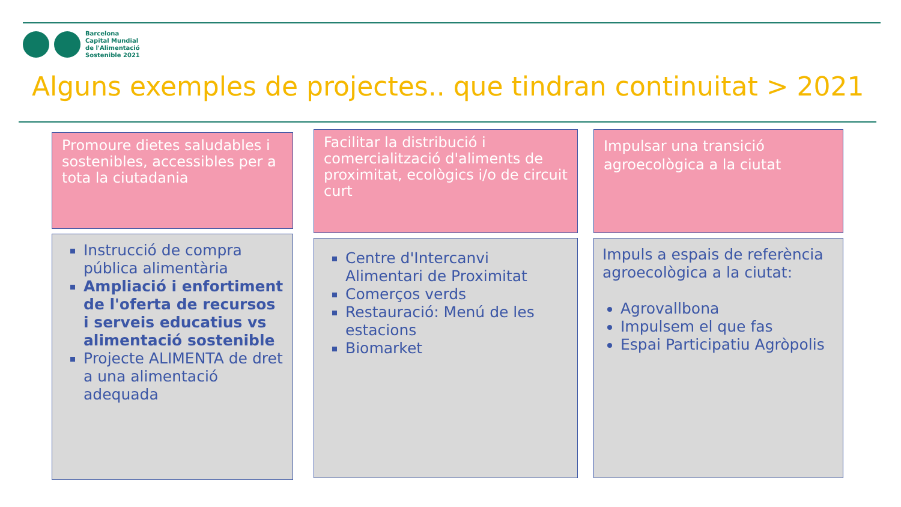Barcelona
Capital Mundial
de l'Alimentació
Sostenible 2021
Alguns exemples de projectes.. que tindran continuitat > 2021
Promoure dietes saludables i sostenibles, accessibles per a tota la ciutadania
Instrucció de compra pública alimentària
Ampliació i enfortiment de l'oferta de recursos i serveis educatius vs alimentació sostenible
Projecte ALIMENTA de dret a una alimentació adequada
Facilitar la distribució i comercialització d'aliments de proximitat, ecològics i/o de circuit curt
Centre d'Intercanvi Alimentari de Proximitat
Comerços verds
Restauració: Menú de les estacions
Biomarket
Impulsar una transició agroecològica a la ciutat
Impuls a espais de referència agroecològica a la ciutat:
Agrovallbona
Impulsem el que fas
Espai Participatiu Agròpolis